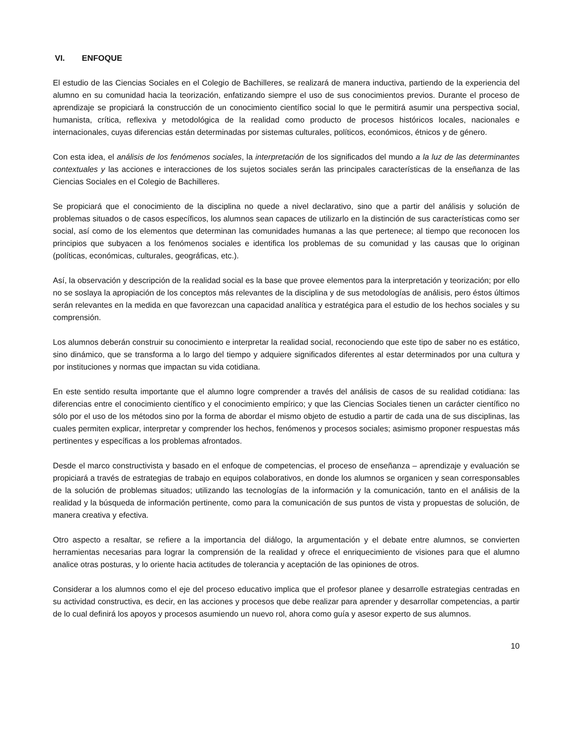VI. ENFOQUE
El estudio de las Ciencias Sociales en el Colegio de Bachilleres, se realizará de manera inductiva, partiendo de la experiencia del alumno en su comunidad hacia la teorización, enfatizando siempre el uso de sus conocimientos previos. Durante el proceso de aprendizaje se propiciará la construcción de un conocimiento científico social lo que le permitirá asumir una perspectiva social, humanista, crítica, reflexiva y metodológica de la realidad como producto de procesos históricos locales, nacionales e internacionales, cuyas diferencias están determinadas por sistemas culturales, políticos, económicos, étnicos y de género.
Con esta idea, el análisis de los fenómenos sociales, la interpretación de los significados del mundo a la luz de las determinantes contextuales y las acciones e interacciones de los sujetos sociales serán las principales características de la enseñanza de las Ciencias Sociales en el Colegio de Bachilleres.
Se propiciará que el conocimiento de la disciplina no quede a nivel declarativo, sino que a partir del análisis y solución de problemas situados o de casos específicos, los alumnos sean capaces de utilizarlo en la distinción de sus características como ser social, así como de los elementos que determinan las comunidades humanas a las que pertenece; al tiempo que reconocen los principios que subyacen a los fenómenos sociales e identifica los problemas de su comunidad y las causas que lo originan (políticas, económicas, culturales, geográficas, etc.).
Así, la observación y descripción de la realidad social es la base que provee elementos para la interpretación y teorización; por ello no se soslaya la apropiación de los conceptos más relevantes de la disciplina y de sus metodologías de análisis, pero éstos últimos serán relevantes en la medida en que favorezcan una capacidad analítica y estratégica para el estudio de los hechos sociales y su comprensión.
Los alumnos deberán construir su conocimiento e interpretar la realidad social, reconociendo que este tipo de saber no es estático, sino dinámico, que se transforma a lo largo del tiempo y adquiere significados diferentes al estar determinados por una cultura y por instituciones y normas que impactan su vida cotidiana.
En este sentido resulta importante que el alumno logre comprender a través del análisis de casos de su realidad cotidiana: las diferencias entre el conocimiento científico y el conocimiento empírico; y que las Ciencias Sociales tienen un carácter científico no sólo por el uso de los métodos sino por la forma de abordar el mismo objeto de estudio a partir de cada una de sus disciplinas, las cuales permiten explicar, interpretar y comprender los hechos, fenómenos y procesos sociales; asimismo proponer respuestas más pertinentes y específicas a los problemas afrontados.
Desde el marco constructivista y basado en el enfoque de competencias, el proceso de enseñanza – aprendizaje y evaluación se propiciará a través de estrategias de trabajo en equipos colaborativos, en donde los alumnos se organicen y sean corresponsables de la solución de problemas situados; utilizando las tecnologías de la información y la comunicación, tanto en el análisis de la realidad y la búsqueda de información pertinente, como para la comunicación de sus puntos de vista y propuestas de solución, de manera creativa y efectiva.
Otro aspecto a resaltar, se refiere a la importancia del diálogo, la argumentación y el debate entre alumnos, se convierten herramientas necesarias para lograr la comprensión de la realidad y ofrece el enriquecimiento de visiones para que el alumno analice otras posturas, y lo oriente hacia actitudes de tolerancia y aceptación de las opiniones de otros.
Considerar a los alumnos como el eje del proceso educativo implica que el profesor planee y desarrolle estrategias centradas en su actividad constructiva, es decir, en las acciones y procesos que debe realizar para aprender y desarrollar competencias, a partir de lo cual definirá los apoyos y procesos asumiendo un nuevo rol, ahora como guía y asesor experto de sus alumnos.
10